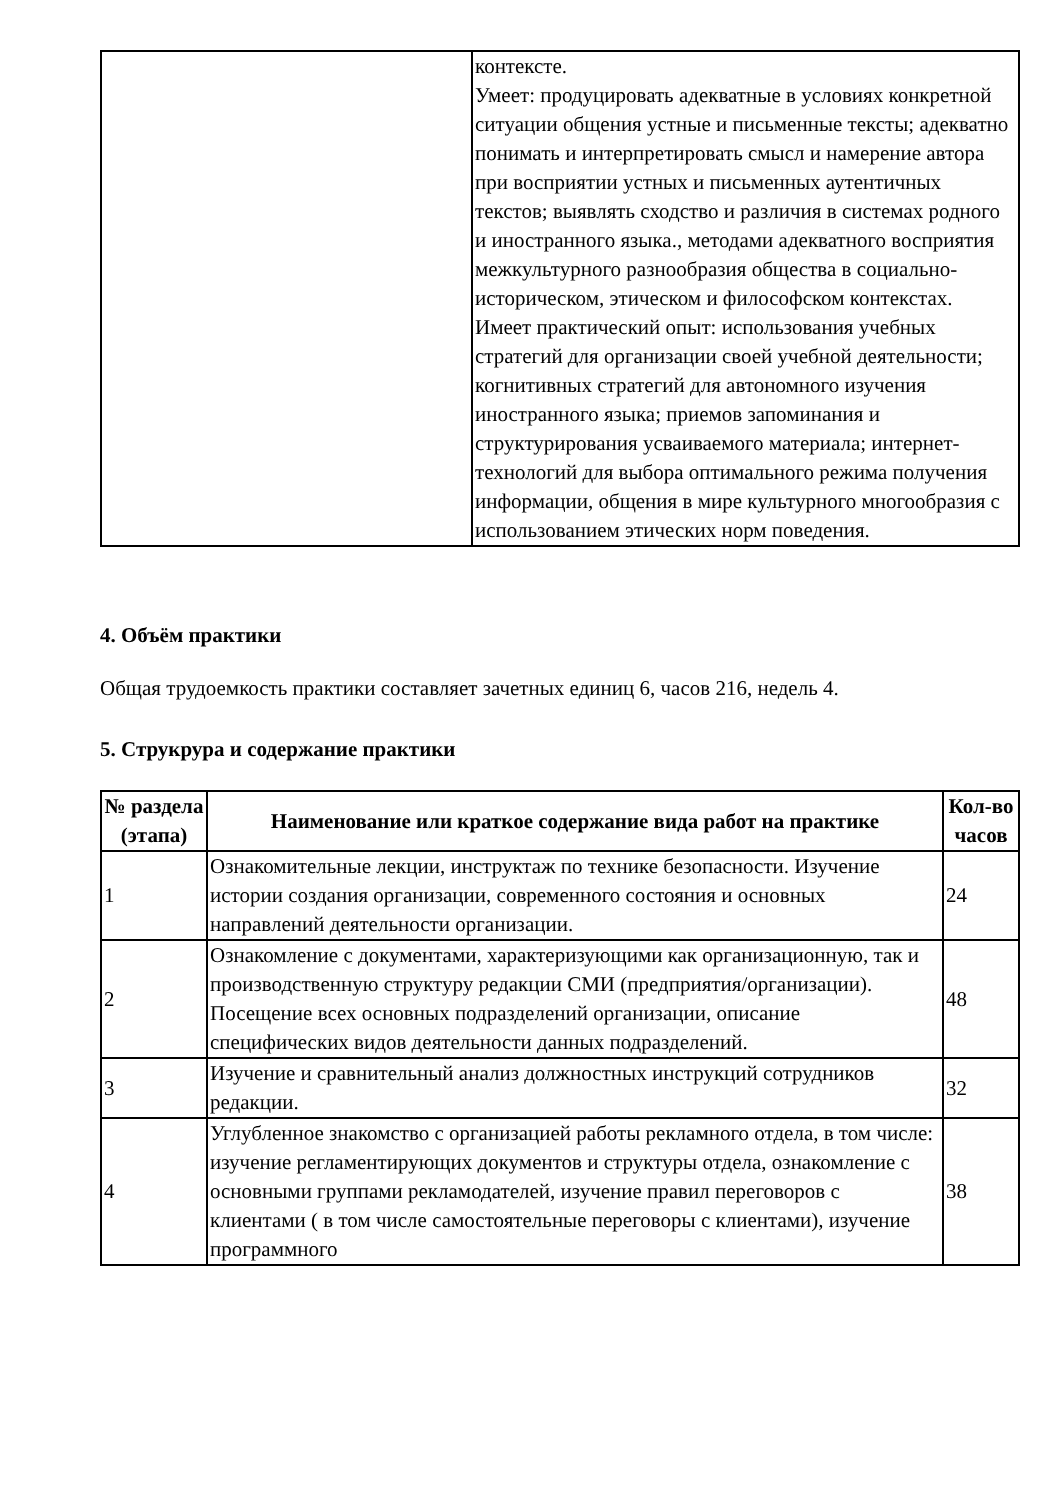| | контексте. Умеет: продуцировать адекватные в условиях конкретной ситуации общения устные и письменные тексты; адекватно понимать и интерпретировать смысл и намерение автора при восприятии устных и письменных аутентичных текстов; выявлять сходство и различия в системах родного и иностранного языка., методами адекватного восприятия межкультурного разнообразия общества в социально-историческом, этическом и философском контекстах. Имеет практический опыт: использования учебных стратегий для организации своей учебной деятельности; когнитивных стратегий для автономного изучения иностранного языка; приемов запоминания и структурирования усваиваемого материала; интернет-технологий для выбора оптимального режима получения информации, общения в мире культурного многообразия с использованием этических норм поведения. |
4. Объём практики
Общая трудоемкость практики составляет зачетных единиц 6, часов 216, недель 4.
5. Струкрура и содержание практики
| № раздела (этапа) | Наименование или краткое содержание вида работ на практике | Кол-во часов |
| --- | --- | --- |
| 1 | Ознакомительные лекции, инструктаж по технике безопасности. Изучение истории создания организации, современного состояния и основных направлений деятельности организации. | 24 |
| 2 | Ознакомление с документами, характеризующими как организационную, так и производственную структуру редакции СМИ (предприятия/организации). Посещение всех основных подразделений организации, описание специфических видов деятельности данных подразделений. | 48 |
| 3 | Изучение и сравнительный анализ должностных инструкций сотрудников редакции. | 32 |
| 4 | Углубленное знакомство с организацией работы рекламного отдела, в том числе: изучение регламентирующих документов и структуры отдела, ознакомление с основными группами рекламодателей, изучение правил переговоров с клиентами ( в том числе самостоятельные переговоры с клиентами), изучение программного | 38 |